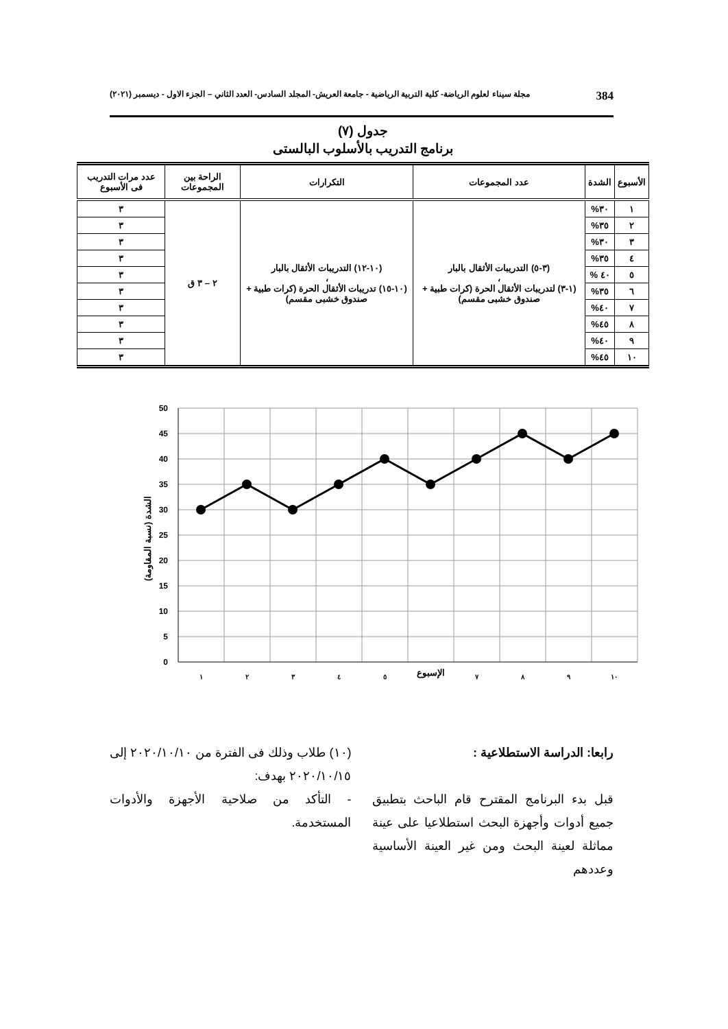384 مجلة سيناء لعلوم الرياضة- كلية التربية الرياضية - جامعة العريش- المجلد السادس- العدد الثاني – الجزء الاول - ديسمبر (٢٠٢١)
جدول (٧)
برنامج التدريب بالأسلوب البالستى
| الأسبوع | الشدة | عدد المجموعات | التكرارات | الراحة بين المجموعات | عدد مرات التدريب فى الأسبوع |
| --- | --- | --- | --- | --- | --- |
| ١ | ٣٠% | (٣-٥) التدريبات الأثقال بالبار ، (١-٣) لتدريبات الأثقال الحرة (كرات طبية + صندوق خشبى مقسم) | (١٠-١٢) التدريبات الأثقال بالبار ، (١٠-١٥) تدريبات الأثقال الحرة (كرات طبية + صندوق خشبى مقسم) | ٢ – ٣ ق | ٣ |
| ٢ | ٣٥% | | | | ٣ |
| ٣ | ٣٠% | | | | ٣ |
| ٤ | ٣٥% | | | | ٣ |
| ٥ | ٤٠ % | | | | ٣ |
| ٦ | ٣٥% | | | | ٣ |
| ٧ | ٤٠% | | | | ٣ |
| ٨ | ٤٥% | | | | ٣ |
| ٩ | ٤٠% | | | | ٣ |
| ١٠ | ٤٥% | | | | ٣ |
50
45
40
35
30
25
20
15
10
5
0
١
٢
٣
٤
٥
الإسبوع
٧
٨
٩
١٠
الشدة (نسبة المقاومة)
رابعا: الدراسة الاستطلاعية :
قبل بدء البرنامج المقترح قام الباحث بتطبيق جميع أدوات وأجهزة البحث استطلاعيا على عينة مماثلة لعينة البحث ومن غير العينة الأساسية وعددهم
(١٠) طلاب وذلك فى الفترة من ٢٠٢٠/١٠/١٠ إلى ٢٠٢٠/١٠/١٥ بهدف:
- التأكد من صلاحية الأجهزة والأدوات المستخدمة.